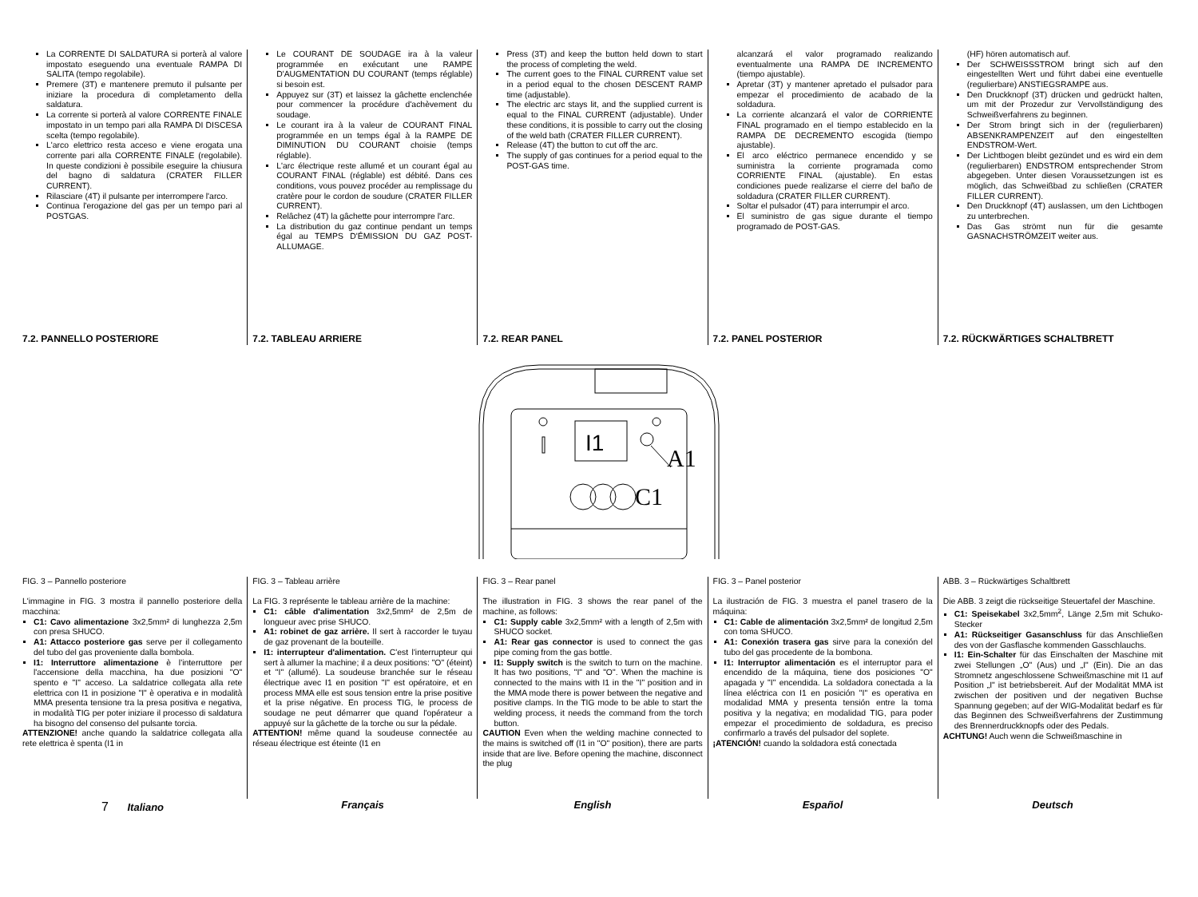La CORRENTE DI SALDATURA si porterà al valore impostato eseguendo una eventuale RAMPA DI SALITA (tempo regolabile).
Premere (3T) e mantenere premuto il pulsante per iniziare la procedura di completamento della saldatura.
La corrente si porterà al valore CORRENTE FINALE impostato in un tempo pari alla RAMPA DI DISCESA scelta (tempo regolabile).
L'arco elettrico resta acceso e viene erogata una corrente pari alla CORRENTE FINALE (regolabile). In queste condizioni è possibile eseguire la chiusura del bagno di saldatura (CRATER FILLER CURRENT).
Rilasciare (4T) il pulsante per interrompere l'arco.
Continua l'erogazione del gas per un tempo pari al POSTGAS.
7.2. PANNELLO POSTERIORE
Le COURANT DE SOUDAGE ira à la valeur programmée en exécutant une RAMPE D'AUGMENTATION DU COURANT (temps réglable) si besoin est.
Appuyez sur (3T) et laissez la gâchette enclenchée pour commencer la procédure d'achèvement du soudage.
Le courant ira à la valeur de COURANT FINAL programmée en un temps égal à la RAMPE DE DIMINUTION DU COURANT choisie (temps réglable).
L'arc électrique reste allumé et un courant égal au COURANT FINAL (réglable) est débité. Dans ces conditions, vous pouvez procéder au remplissage du cratère pour le cordon de soudure (CRATER FILLER CURRENT).
Relâchez (4T) la gâchette pour interrompre l'arc.
La distribution du gaz continue pendant un temps égal au TEMPS D'ÉMISSION DU GAZ POST-ALLUMAGE.
7.2. TABLEAU ARRIERE
Press (3T) and keep the button held down to start the process of completing the weld.
The current goes to the FINAL CURRENT value set in a period equal to the chosen DESCENT RAMP time (adjustable).
The electric arc stays lit, and the supplied current is equal to the FINAL CURRENT (adjustable). Under these conditions, it is possible to carry out the closing of the weld bath (CRATER FILLER CURRENT).
Release (4T) the button to cut off the arc.
The supply of gas continues for a period equal to the POST-GAS time.
7.2. REAR PANEL
alcanzará el valor programado realizando eventualmente una RAMPA DE INCREMENTO (tiempo ajustable).
Apretar (3T) y mantener apretado el pulsador para empezar el procedimiento de acabado de la soldadura.
La corriente alcanzará el valor de CORRIENTE FINAL programado en el tiempo establecido en la RAMPA DE DECREMENTO escogida (tiempo ajustable).
El arco eléctrico permanece encendido y se suministra la corriente programada como CORRIENTE FINAL (ajustable). En estas condiciones puede realizarse el cierre del baño de soldadura (CRATER FILLER CURRENT).
Soltar el pulsador (4T) para interrumpir el arco.
El suministro de gas sigue durante el tiempo programado de POST-GAS.
7.2. PANEL POSTERIOR
(HF) hören automatisch auf.
Der SCHWEISSSTROM bringt sich auf den eingestellten Wert und führt dabei eine eventuelle (regulierbare) ANSTIEGSRAMPE aus.
Den Druckknopf (3T) drücken und gedrückt halten, um mit der Prozedur zur Vervollständigung des Schweißverfahrens zu beginnen.
Der Strom bringt sich in der (regulierbaren) ABSENKRAMPENZEIT auf den eingestellten ENDSTROM-Wert.
Der Lichtbogen bleibt gezündet und es wird ein dem (regulierbaren) ENDSTROM entsprechender Strom abgegeben. Unter diesen Voraussetzungen ist es möglich, das Schweißbad zu schließen (CRATER FILLER CURRENT).
Den Druckknopf (4T) auslassen, um den Lichtbogen zu unterbrechen.
Das Gas strömt nun für die gesamte GASNACHSTRÖMZEIT weiter aus.
7.2. RÜCKWÄRTIGES SCHALTBRETT
I1
A1
C1
FIG. 3 – Pannello posteriore
L'immagine in FIG. 3 mostra il pannello posteriore della macchina:
C1: Cavo alimentazione 3x2,5mm² di lunghezza 2,5m con presa SHUCO.
A1: Attacco posteriore gas serve per il collegamento del tubo del gas proveniente dalla bombola.
I1: Interruttore alimentazione è l'interruttore per l'accensione della macchina, ha due posizioni "O" spento e "I" acceso. La saldatrice collegata alla rete elettrica con I1 in posizione "I" è operativa e in modalità MMA presenta tensione tra la presa positiva e negativa, in modalità TIG per poter iniziare il processo di saldatura ha bisogno del consenso del pulsante torcia.
ATTENZIONE! anche quando la saldatrice collegata alla rete elettrica è spenta (I1 in
FIG. 3 – Tableau arrière
La FIG. 3 représente le tableau arrière de la machine:
C1: câble d'alimentation 3x2,5mm² de 2,5m de longueur avec prise SHUCO.
A1: robinet de gaz arrière. Il sert à raccorder le tuyau de gaz provenant de la bouteille.
I1: interrupteur d'alimentation. C'est l'interrupteur qui sert à allumer la machine; il a deux positions: "O" (éteint) et "I" (allumé). La soudeuse branchée sur le réseau électrique avec I1 en position "I" est opératoire, et en process MMA elle est sous tension entre la prise positive et la prise négative. En process TIG, le process de soudage ne peut démarrer que quand l'opérateur a appuyé sur la gâchette de la torche ou sur la pédale.
ATTENTION! même quand la soudeuse connectée au réseau électrique est éteinte (I1 en
FIG. 3 – Rear panel
The illustration in FIG. 3 shows the rear panel of the machine, as follows:
C1: Supply cable 3x2,5mm² with a length of 2,5m with SHUCO socket.
A1: Rear gas connector is used to connect the gas pipe coming from the gas bottle.
I1: Supply switch is the switch to turn on the machine. It has two positions, "I" and "O". When the machine is connected to the mains with I1 in the "I" position and in the MMA mode there is power between the negative and positive clamps. In the TIG mode to be able to start the welding process, it needs the command from the torch button.
CAUTION Even when the welding machine connected to the mains is switched off (I1 in "O" position), there are parts inside that are live. Before opening the machine, disconnect the plug
FIG. 3 – Panel posterior
La ilustración de FIG. 3 muestra el panel trasero de la máquina:
C1: Cable de alimentación 3x2,5mm² de longitud 2,5m con toma SHUCO.
A1: Conexión trasera gas sirve para la conexión del tubo del gas procedente de la bombona.
I1: Interruptor alimentación es el interruptor para el encendido de la máquina, tiene dos posiciones "O" apagada y "I" encendida. La soldadora conectada a la línea eléctrica con I1 en posición "I" es operativa en modalidad MMA y presenta tensión entre la toma positiva y la negativa; en modalidad TIG, para poder empezar el procedimiento de soldadura, es preciso confirmarlo a través del pulsador del soplete.
¡ATENCIÓN! cuando la soldadora está conectada
ABB. 3 – Rückwärtiges Schaltbrett
Die ABB. 3 zeigt die rückseitige Steuertafel der Maschine.
C1: Speisekabel 3x2,5mm<sup>2</sup>, Länge 2,5m mit Schuko-Stecker
A1: Rückseitiger Gasanschluss für das Anschließen des von der Gasflasche kommenden Gasschlauchs.
I1: Ein-Schalter für das Einschalten der Maschine mit zwei Stellungen „O" (Aus) und „I" (Ein). Die an das Stromnetz angeschlossene Schweißmaschine mit I1 auf Position „I" ist betriebsbereit. Auf der Modalität MMA ist zwischen der positiven und der negativen Buchse Spannung gegeben; auf der WIG-Modalität bedarf es für das Beginnen des Schweißverfahrens der Zustimmung des Brennerdruckknopfs oder des Pedals.
ACHTUNG! Auch wenn die Schweißmaschine in
7 Italiano Français English Español Deutsch